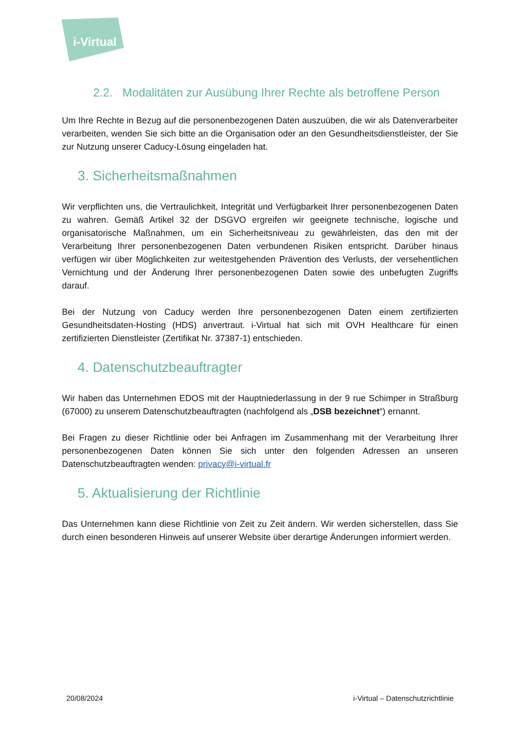i-Virtual
2.2. Modalitäten zur Ausübung Ihrer Rechte als betroffene Person
Um Ihre Rechte in Bezug auf die personenbezogenen Daten auszuüben, die wir als Datenverarbeiter verarbeiten, wenden Sie sich bitte an die Organisation oder an den Gesundheitsdienstleister, der Sie zur Nutzung unserer Caducy-Lösung eingeladen hat.
3. Sicherheitsmaßnahmen
Wir verpflichten uns, die Vertraulichkeit, Integrität und Verfügbarkeit Ihrer personenbezogenen Daten zu wahren. Gemäß Artikel 32 der DSGVO ergreifen wir geeignete technische, logische und organisatorische Maßnahmen, um ein Sicherheitsniveau zu gewährleisten, das den mit der Verarbeitung Ihrer personenbezogenen Daten verbundenen Risiken entspricht. Darüber hinaus verfügen wir über Möglichkeiten zur weitestgehenden Prävention des Verlusts, der versehentlichen Vernichtung und der Änderung Ihrer personenbezogenen Daten sowie des unbefugten Zugriffs darauf.
Bei der Nutzung von Caducy werden Ihre personenbezogenen Daten einem zertifizierten Gesundheitsdaten-Hosting (HDS) anvertraut. i-Virtual hat sich mit OVH Healthcare für einen zertifizierten Dienstleister (Zertifikat Nr. 37387-1) entschieden.
4. Datenschutzbeauftragter
Wir haben das Unternehmen EDOS mit der Hauptniederlassung in der 9 rue Schimper in Straßburg (67000) zu unserem Datenschutzbeauftragten (nachfolgend als „DSB bezeichnet“) ernannt.
Bei Fragen zu dieser Richtlinie oder bei Anfragen im Zusammenhang mit der Verarbeitung Ihrer personenbezogenen Daten können Sie sich unter den folgenden Adressen an unseren Datenschutzbeauftragten wenden: privacy@i-virtual.fr
5. Aktualisierung der Richtlinie
Das Unternehmen kann diese Richtlinie von Zeit zu Zeit ändern. Wir werden sicherstellen, dass Sie durch einen besonderen Hinweis auf unserer Website über derartige Änderungen informiert werden.
20/08/2024 i-Virtual – Datenschutzrichtlinie